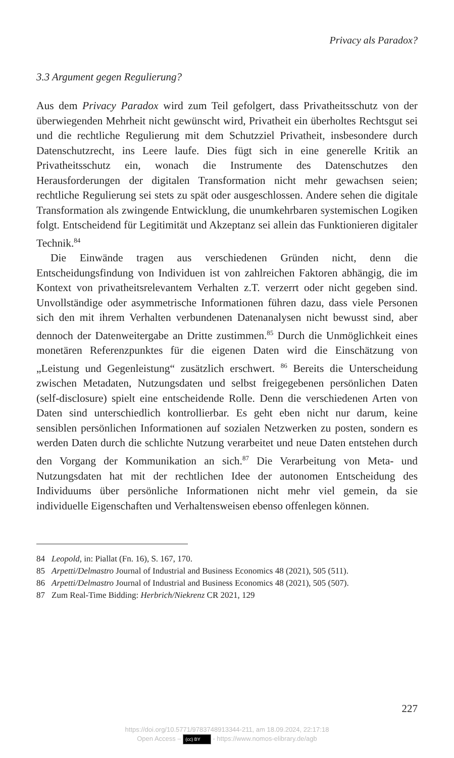Privacy als Paradox?
3.3 Argument gegen Regulierung?
Aus dem Privacy Paradox wird zum Teil gefolgert, dass Privatheitsschutz von der überwiegenden Mehrheit nicht gewünscht wird, Privatheit ein überholtes Rechtsgut sei und die rechtliche Regulierung mit dem Schutzziel Privatheit, insbesondere durch Datenschutzrecht, ins Leere laufe. Dies fügt sich in eine generelle Kritik an Privatheitsschutz ein, wonach die Instrumente des Datenschutzes den Herausforderungen der digitalen Transformation nicht mehr gewachsen seien; rechtliche Regulierung sei stets zu spät oder ausgeschlossen. Andere sehen die digitale Transformation als zwingende Entwicklung, die unumkehrbaren systemischen Logiken folgt. Entscheidend für Legitimität und Akzeptanz sei allein das Funktionieren digitaler Technik.<sup>84</sup>
Die Einwände tragen aus verschiedenen Gründen nicht, denn die Entscheidungsfindung von Individuen ist von zahlreichen Faktoren abhängig, die im Kontext von privatheitsrelevantem Verhalten z.T. verzerrt oder nicht gegeben sind. Unvollständige oder asymmetrische Informationen führen dazu, dass viele Personen sich den mit ihrem Verhalten verbundenen Datenanalysen nicht bewusst sind, aber dennoch der Datenweitergabe an Dritte zustimmen.<sup>85</sup> Durch die Unmöglichkeit eines monetären Referenzpunktes für die eigenen Daten wird die Einschätzung von „Leistung und Gegenleistung“ zusätzlich erschwert. <sup>86</sup> Bereits die Unterscheidung zwischen Metadaten, Nutzungsdaten und selbst freigegebenen persönlichen Daten (self-disclosure) spielt eine entscheidende Rolle. Denn die verschiedenen Arten von Daten sind unterschiedlich kontrollierbar. Es geht eben nicht nur darum, keine sensiblen persönlichen Informationen auf sozialen Netzwerken zu posten, sondern es werden Daten durch die schlichte Nutzung verarbeitet und neue Daten entstehen durch den Vorgang der Kommunikation an sich.<sup>87</sup> Die Verarbeitung von Meta- und Nutzungsdaten hat mit der rechtlichen Idee der autonomen Entscheidung des Individuums über persönliche Informationen nicht mehr viel gemein, da sie individuelle Eigenschaften und Verhaltensweisen ebenso offenlegen können.
84 Leopold, in: Piallat (Fn. 16), S. 167, 170.
85 Arpetti/Delmastro Journal of Industrial and Business Economics 48 (2021), 505 (511).
86 Arpetti/Delmastro Journal of Industrial and Business Economics 48 (2021), 505 (507).
87 Zum Real-Time Bidding: Herbrich/Niekrenz CR 2021, 129
227
https://doi.org/10.5771/9783748913344-211, am 18.09.2024, 22:17:18
Open Access – (cc) BY - https://www.nomos-elibrary.de/agb